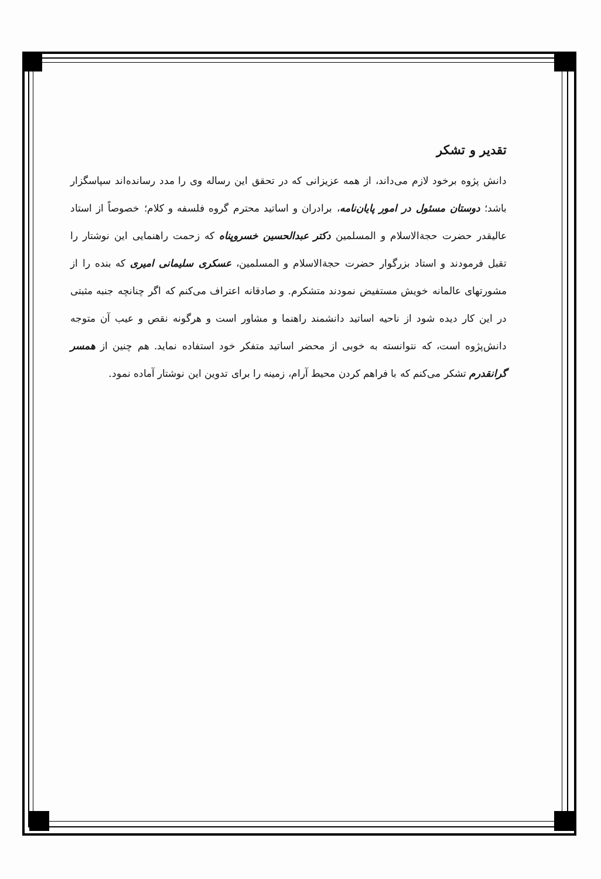تقدیر و تشکر
دانش پژوه برخود لازم می‌داند، از همه عزیزانی که در تحقق این رساله وی را مدد رسانده‌اند سپاسگزار باشد؛ دوستان مسئول در امور پایان‌نامه، برادران و اساتید محترم گروه فلسفه و کلام؛ خصوصاً از استاد عالیقدر حضرت حجة‌الاسلام و المسلمین دکتر عبدالحسین خسروپناه که زحمت راهنمایی این نوشتار را تقبل فرمودند و استاد بزرگوار حضرت حجة‌الاسلام و المسلمین، عسکری سلیمانی امیری که بنده را از مشورتهای عالمانه خویش مستفیض نمودند متشکرم. و صادقانه اعتراف می‌کنم که اگر چنانچه جنبه مثبتی در این کار دیده شود از ناحیه اساتید دانشمند راهنما و مشاور است و هرگونه نقص و عیب آن متوجه دانش‌پژوه است، که نتوانسته به خوبی از محضر اساتید متفکر خود استفاده نماید. هم چنین از همسر گرانقدرم تشکر می‌کنم که با فراهم کردن محیط آرام، زمینه را برای تدوین این نوشتار آماده نمود.